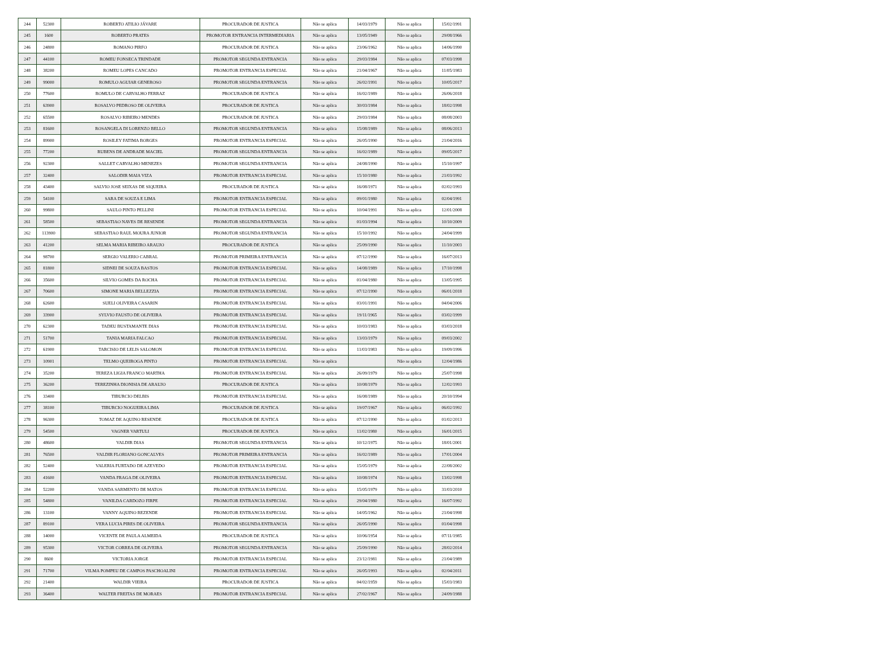| 244 | 52300 | ROBERTO ATILIO JÁVARE | PROCURADOR DE JUSTICA | Não se aplica | 14/03/1979 | Não se aplica | 15/02/1991 |
| 245 | 1600 | ROBERTO PRATES | PROMOTOR ENTRANCIA INTERMEDIARIA | Não se aplica | 13/05/1949 | Não se aplica | 29/08/1966 |
| 246 | 24800 | ROMANO PIRFO | PROCURADOR DE JUSTICA | Não se aplica | 23/06/1962 | Não se aplica | 14/06/1990 |
| 247 | 44100 | ROMEU FONSECA TRINDADE | PROMOTOR SEGUNDA ENTRANCIA | Não se aplica | 29/03/1984 | Não se aplica | 07/03/1998 |
| 248 | 38200 | ROMEU LOPES CANCADO | PROMOTOR ENTRANCIA ESPECIAL | Não se aplica | 21/04/1967 | Não se aplica | 11/05/1983 |
| 249 | 99000 | ROMULO AGUIAR GENEROSO | PROMOTOR SEGUNDA ENTRANCIA | Não se aplica | 26/02/1991 | Não se aplica | 10/05/2017 |
| 250 | 77600 | ROMULO DE CARVALHO FERRAZ | PROCURADOR DE JUSTICA | Não se aplica | 16/02/1989 | Não se aplica | 26/06/2018 |
| 251 | 63900 | ROSALVO PEDROSO DE OLIVEIRA | PROCURADOR DE JUSTICA | Não se aplica | 30/03/1984 | Não se aplica | 18/02/1998 |
| 252 | 65500 | ROSALVO RIBEIRO MENDES | PROCURADOR DE JUSTICA | Não se aplica | 29/03/1984 | Não se aplica | 08/08/2003 |
| 253 | 81600 | ROSANGELA DI LORENZO BELLO | PROMOTOR SEGUNDA ENTRANCIA | Não se aplica | 15/08/1989 | Não se aplica | 08/06/2013 |
| 254 | 89900 | ROSILEY FATIMA BORGES | PROMOTOR ENTRANCIA ESPECIAL | Não se aplica | 26/05/1990 | Não se aplica | 21/04/2016 |
| 255 | 77200 | RUBENS DE ANDRADE MACIEL | PROMOTOR SEGUNDA ENTRANCIA | Não se aplica | 16/02/1989 | Não se aplica | 09/05/2017 |
| 256 | 92300 | SALLET CARVALHO MENEZES | PROMOTOR SEGUNDA ENTRANCIA | Não se aplica | 24/08/1990 | Não se aplica | 15/10/1997 |
| 257 | 32400 | SALODIR MAIA VIZA | PROMOTOR ENTRANCIA ESPECIAL | Não se aplica | 15/10/1980 | Não se aplica | 21/03/1992 |
| 258 | 43400 | SALVIO JOSE SEIXAS DE SIQUEIRA | PROCURADOR DE JUSTICA | Não se aplica | 16/08/1971 | Não se aplica | 02/02/1993 |
| 259 | 54100 | SARA DE SOUZA E LIMA | PROMOTOR ENTRANCIA ESPECIAL | Não se aplica | 09/01/1980 | Não se aplica | 02/04/1991 |
| 260 | 99800 | SAULO PINTO PELLINI | PROMOTOR ENTRANCIA ESPECIAL | Não se aplica | 10/04/1991 | Não se aplica | 12/01/2008 |
| 261 | 58500 | SEBASTIAO NAVES DE RESENDE | PROMOTOR SEGUNDA ENTRANCIA | Não se aplica | 01/03/1994 | Não se aplica | 10/10/2009 |
| 262 | 113900 | SEBASTIAO RAUL MOURA JUNIOR | PROMOTOR SEGUNDA ENTRANCIA | Não se aplica | 15/10/1992 | Não se aplica | 24/04/1999 |
| 263 | 41200 | SELMA MARIA RIBEIRO ARAUJO | PROCURADOR DE JUSTICA | Não se aplica | 25/09/1990 | Não se aplica | 11/10/2003 |
| 264 | 98700 | SERGIO VALERIO CABRAL | PROMOTOR PRIMEIRA ENTRANCIA | Não se aplica | 07/12/1990 | Não se aplica | 16/07/2013 |
| 265 | 81800 | SIDNEI DE SOUZA BASTOS | PROMOTOR ENTRANCIA ESPECIAL | Não se aplica | 14/08/1989 | Não se aplica | 17/10/1998 |
| 266 | 35600 | SILVIO GOMES DA ROCHA | PROMOTOR ENTRANCIA ESPECIAL | Não se aplica | 01/04/1980 | Não se aplica | 13/05/1995 |
| 267 | 70600 | SIMONE MARIA BELLEZZIA | PROMOTOR ENTRANCIA ESPECIAL | Não se aplica | 07/12/1990 | Não se aplica | 06/01/2018 |
| 268 | 62600 | SUELI OLIVEIRA CASARIN | PROMOTOR ENTRANCIA ESPECIAL | Não se aplica | 03/01/1991 | Não se aplica | 04/04/2006 |
| 269 | 33900 | SYLVIO FAUSTO DE OLIVEIRA | PROMOTOR ENTRANCIA ESPECIAL | Não se aplica | 19/11/1965 | Não se aplica | 03/02/1999 |
| 270 | 62300 | TADEU BUSTAMANTE DIAS | PROMOTOR ENTRANCIA ESPECIAL | Não se aplica | 10/03/1983 | Não se aplica | 03/03/2018 |
| 271 | 51700 | TANIA MARIA FALCAO | PROMOTOR ENTRANCIA ESPECIAL | Não se aplica | 13/03/1979 | Não se aplica | 09/03/2002 |
| 272 | 61900 | TARCISIO DE LELIS SALOMON | PROMOTOR ENTRANCIA ESPECIAL | Não se aplica | 11/03/1983 | Não se aplica | 19/09/1996 |
| 273 | 10901 | TELMO QUEIROGA PINTO | PROMOTOR ENTRANCIA ESPECIAL | Não se aplica | | Não se aplica | 12/04/1986 |
| 274 | 35200 | TEREZA LIGIA FRANCO MARTHA | PROMOTOR ENTRANCIA ESPECIAL | Não se aplica | 26/09/1979 | Não se aplica | 25/07/1998 |
| 275 | 36200 | TEREZINHA DIONISIA DE ARAUJO | PROCURADOR DE JUSTICA | Não se aplica | 10/08/1979 | Não se aplica | 12/02/1993 |
| 276 | 33400 | TIBURCIO DELBIS | PROMOTOR ENTRANCIA ESPECIAL | Não se aplica | 16/08/1989 | Não se aplica | 20/10/1994 |
| 277 | 38100 | TIBURCIO NOGUEIRA LIMA | PROCURADOR DE JUSTICA | Não se aplica | 19/07/1967 | Não se aplica | 06/02/1992 |
| 278 | 96300 | TOMAZ DE AQUINO RESENDE | PROCURADOR DE JUSTICA | Não se aplica | 07/12/1990 | Não se aplica | 01/02/2013 |
| 279 | 54500 | VAGNER VARTULI | PROCURADOR DE JUSTICA | Não se aplica | 11/02/1980 | Não se aplica | 16/01/2015 |
| 280 | 48600 | VALDIR DIAS | PROMOTOR SEGUNDA ENTRANCIA | Não se aplica | 10/12/1975 | Não se aplica | 18/01/2001 |
| 281 | 76500 | VALDIR FLORIANO GONCALVES | PROMOTOR PRIMEIRA ENTRANCIA | Não se aplica | 16/02/1989 | Não se aplica | 17/01/2004 |
| 282 | 52400 | VALERIA FURTADO DE AZEVEDO | PROMOTOR ENTRANCIA ESPECIAL | Não se aplica | 15/05/1979 | Não se aplica | 22/08/2002 |
| 283 | 41600 | VANDA FRAGA DE OLIVEIRA | PROMOTOR ENTRANCIA ESPECIAL | Não se aplica | 10/08/1974 | Não se aplica | 13/02/1998 |
| 284 | 52200 | VANDA SARMENTO DE MATOS | PROMOTOR ENTRANCIA ESPECIAL | Não se aplica | 15/05/1979 | Não se aplica | 31/03/2010 |
| 285 | 54800 | VANILDA CARDOZO FIRPE | PROMOTOR ENTRANCIA ESPECIAL | Não se aplica | 29/04/1980 | Não se aplica | 16/07/1992 |
| 286 | 13100 | VANNY AQUINO REZENDE | PROMOTOR ENTRANCIA ESPECIAL | Não se aplica | 14/05/1962 | Não se aplica | 21/04/1998 |
| 287 | 89100 | VERA LUCIA PIRES DE OLIVEIRA | PROMOTOR SEGUNDA ENTRANCIA | Não se aplica | 26/05/1990 | Não se aplica | 01/04/1998 |
| 288 | 14000 | VICENTE DE PAULA ALMEIDA | PROCURADOR DE JUSTICA | Não se aplica | 10/06/1954 | Não se aplica | 07/11/1985 |
| 289 | 95300 | VICTOR CORREA DE OLIVEIRA | PROMOTOR SEGUNDA ENTRANCIA | Não se aplica | 25/09/1990 | Não se aplica | 28/02/2014 |
| 290 | 8600 | VICTORIA JORGE | PROMOTOR ENTRANCIA ESPECIAL | Não se aplica | 23/12/1981 | Não se aplica | 21/04/1989 |
| 291 | 71700 | VILMA POMPEU DE CAMPOS PASCHOALINI | PROMOTOR ENTRANCIA ESPECIAL | Não se aplica | 26/05/1993 | Não se aplica | 02/04/2011 |
| 292 | 21400 | WALDIR VIEIRA | PROCURADOR DE JUSTICA | Não se aplica | 04/02/1959 | Não se aplica | 15/03/1983 |
| 293 | 36400 | WALTER FREITAS DE MORAES | PROMOTOR ENTRANCIA ESPECIAL | Não se aplica | 27/02/1967 | Não se aplica | 24/09/1988 |